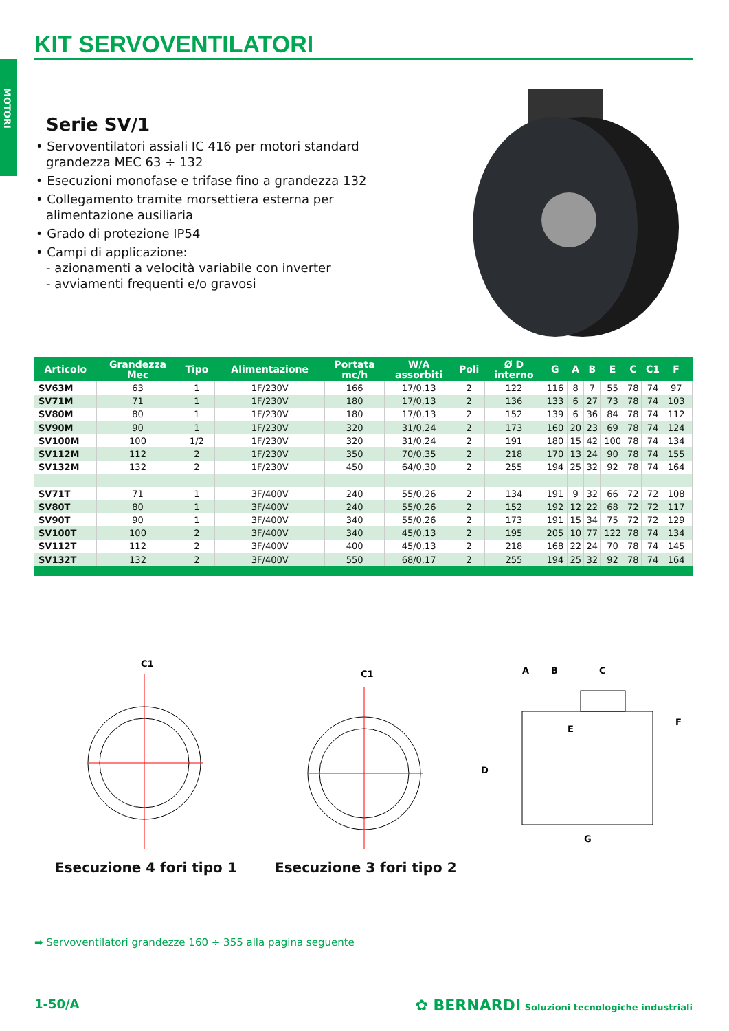KIT SERVOVENTILATORI
MOTORI
Serie SV/1
• Servoventilatori assiali IC 416 per motori standard grandezza MEC 63 ÷ 132
• Esecuzioni monofase e trifase fino a grandezza 132
• Collegamento tramite morsettiera esterna per alimentazione ausiliaria
• Grado di protezione IP54
• Campi di applicazione:
- azionamenti a velocità variabile con inverter
- avviamenti frequenti e/o gravosi
| Articolo | Grandezza Mec | Tipo | Alimentazione | Portata mc/h | W/A assorbiti | Poli | Ø D interno | G | A | B | E | C | C1 | F | |
| --- | --- | --- | --- | --- | --- | --- | --- | --- | --- | --- | --- | --- | --- | --- | --- |
| SV63M | 63 | 1 | 1F/230V | 166 | 17/0,13 | 2 | 122 | 116 | 8 | 7 | 55 | 78 | 74 | 97 | |
| SV71M | 71 | 1 | 1F/230V | 180 | 17/0,13 | 2 | 136 | 133 | 6 | 27 | 73 | 78 | 74 | 103 | |
| SV80M | 80 | 1 | 1F/230V | 180 | 17/0,13 | 2 | 152 | 139 | 6 | 36 | 84 | 78 | 74 | 112 | |
| SV90M | 90 | 1 | 1F/230V | 320 | 31/0,24 | 2 | 173 | 160 | 20 | 23 | 69 | 78 | 74 | 124 | |
| SV100M | 100 | 1/2 | 1F/230V | 320 | 31/0,24 | 2 | 191 | 180 | 15 | 42 | 100 | 78 | 74 | 134 | |
| SV112M | 112 | 2 | 1F/230V | 350 | 70/0,35 | 2 | 218 | 170 | 13 | 24 | 90 | 78 | 74 | 155 | |
| SV132M | 132 | 2 | 1F/230V | 450 | 64/0,30 | 2 | 255 | 194 | 25 | 32 | 92 | 78 | 74 | 164 | |
| SV71T | 71 | 1 | 3F/400V | 240 | 55/0,26 | 2 | 134 | 191 | 9 | 32 | 66 | 72 | 72 | 108 | |
| SV80T | 80 | 1 | 3F/400V | 240 | 55/0,26 | 2 | 152 | 192 | 12 | 22 | 68 | 72 | 72 | 117 | |
| SV90T | 90 | 1 | 3F/400V | 340 | 55/0,26 | 2 | 173 | 191 | 15 | 34 | 75 | 72 | 72 | 129 | |
| SV100T | 100 | 2 | 3F/400V | 340 | 45/0,13 | 2 | 195 | 205 | 10 | 77 | 122 | 78 | 74 | 134 | |
| SV112T | 112 | 2 | 3F/400V | 400 | 45/0,13 | 2 | 218 | 168 | 22 | 24 | 70 | 78 | 74 | 145 | |
| SV132T | 132 | 2 | 3F/400V | 550 | 68/0,17 | 2 | 255 | 194 | 25 | 32 | 92 | 78 | 74 | 164 | |
C1
C1
A
B
C
D
E
F
G
Esecuzione 4 fori tipo 1 Esecuzione 3 fori tipo 2
➡ Servoventilatori grandezze 160 ÷ 355 alla pagina seguente
1-50/A
✿ BERNARDI Soluzioni tecnologiche industriali